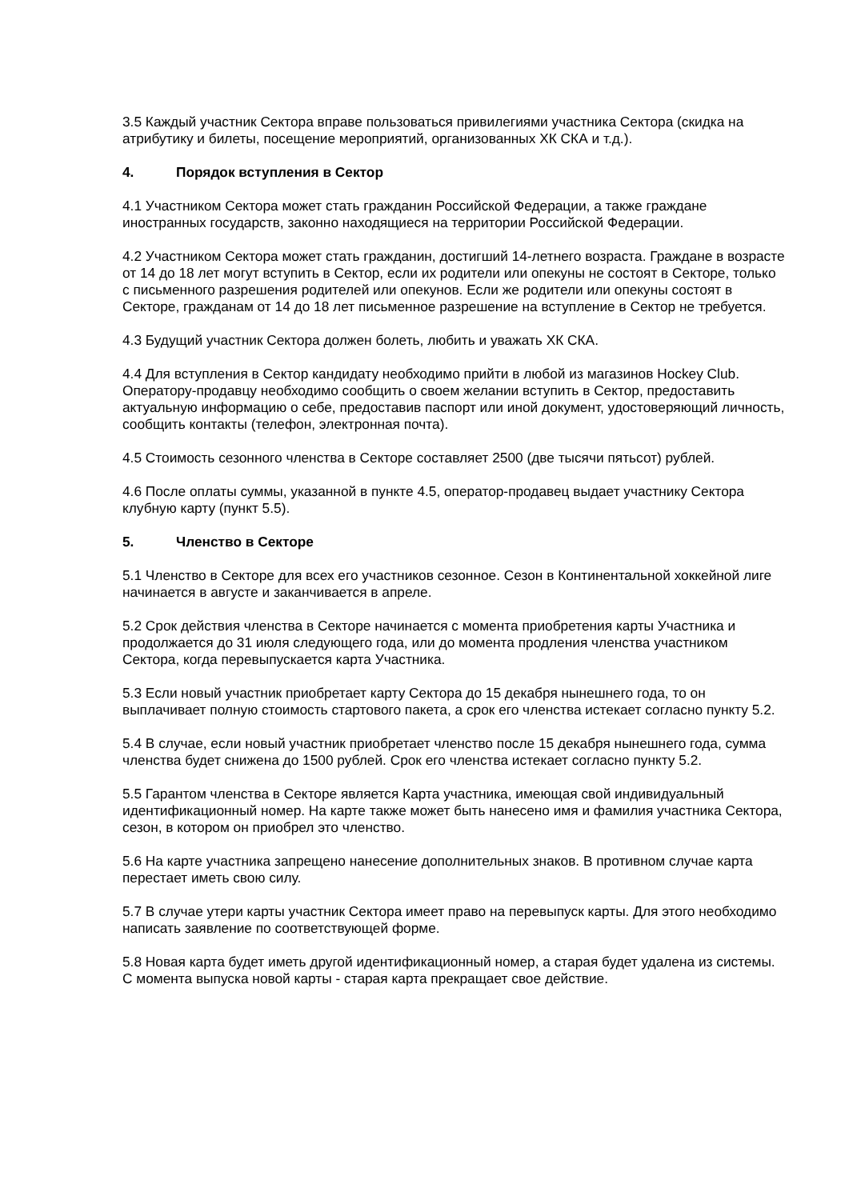3.5 Каждый участник Сектора вправе пользоваться привилегиями участника Сектора (скидка на атрибутику и билеты, посещение мероприятий, организованных ХК СКА и т.д.).
4. Порядок вступления в Сектор
4.1 Участником Сектора может стать гражданин Российской Федерации, а также граждане иностранных государств, законно находящиеся на территории Российской Федерации.
4.2 Участником Сектора может стать гражданин, достигший 14-летнего возраста. Граждане в возрасте от 14 до 18 лет могут вступить в Сектор, если их родители или опекуны не состоят в Секторе, только с письменного разрешения родителей или опекунов. Если же родители или опекуны состоят в Секторе, гражданам от 14 до 18 лет письменное разрешение на вступление в Сектор не требуется.
4.3 Будущий участник Сектора должен болеть, любить и уважать ХК СКА.
4.4 Для вступления в Сектор кандидату необходимо прийти в любой из магазинов Hockey Club. Оператору-продавцу необходимо сообщить о своем желании вступить в Сектор, предоставить актуальную информацию о себе, предоставив паспорт или иной документ, удостоверяющий личность, сообщить контакты (телефон, электронная почта).
4.5 Стоимость сезонного членства в Секторе составляет 2500 (две тысячи пятьсот) рублей.
4.6 После оплаты суммы, указанной в пункте 4.5, оператор-продавец выдает участнику Сектора клубную карту (пункт 5.5).
5. Членство в Секторе
5.1 Членство в Секторе для всех его участников сезонное. Сезон в Континентальной хоккейной лиге начинается в августе и заканчивается в апреле.
5.2 Срок действия членства в Секторе начинается с момента приобретения карты Участника и продолжается до 31 июля следующего года, или до момента продления членства участником Сектора, когда перевыпускается карта Участника.
5.3 Если новый участник приобретает карту Сектора до 15 декабря нынешнего года, то он выплачивает полную стоимость стартового пакета, а срок его членства истекает согласно пункту 5.2.
5.4 В случае, если новый участник приобретает членство после 15 декабря нынешнего года, сумма членства будет снижена до 1500 рублей. Срок его членства истекает согласно пункту 5.2.
5.5 Гарантом членства в Секторе является Карта участника, имеющая свой индивидуальный идентификационный номер. На карте также может быть нанесено имя и фамилия участника Сектора, сезон, в котором он приобрел это членство.
5.6 На карте участника запрещено нанесение дополнительных знаков. В противном случае карта перестает иметь свою силу.
5.7 В случае утери карты участник Сектора имеет право на перевыпуск карты. Для этого необходимо написать заявление по соответствующей форме.
5.8 Новая карта будет иметь другой идентификационный номер, а старая будет удалена из системы. С момента выпуска новой карты - старая карта прекращает свое действие.